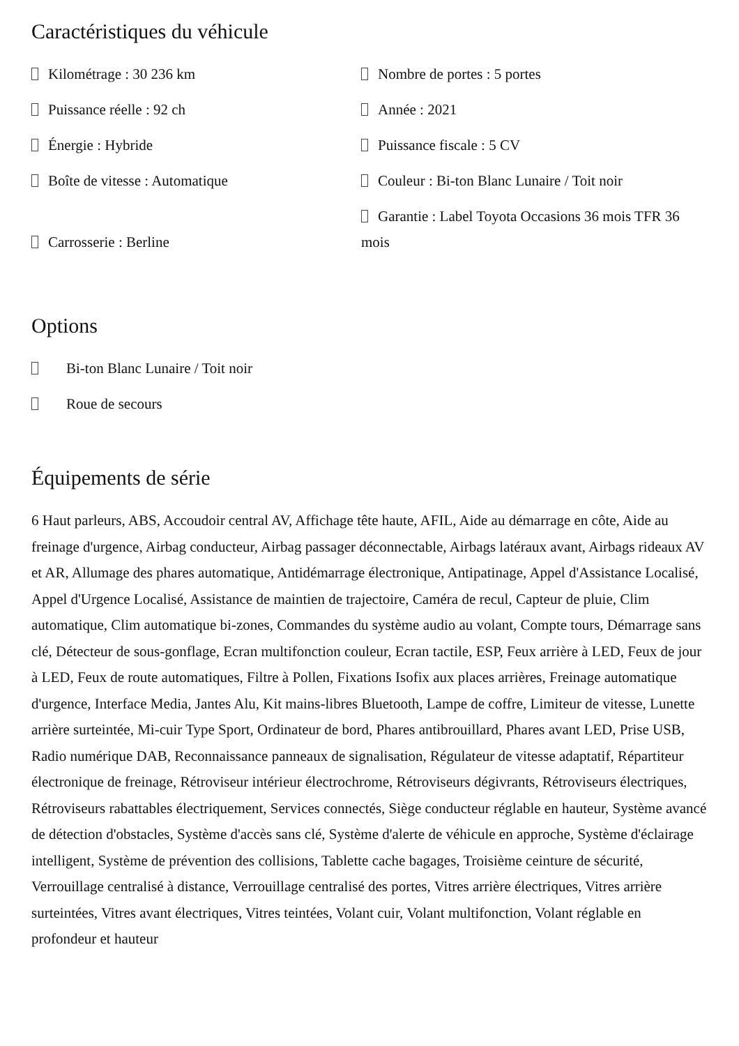Caractéristiques du véhicule
Kilométrage : 30 236 km
Nombre de portes : 5 portes
Puissance réelle : 92 ch
Année : 2021
Énergie : Hybride
Puissance fiscale : 5 CV
Boîte de vitesse : Automatique
Couleur : Bi-ton Blanc Lunaire / Toit noir
Carrosserie : Berline
Garantie : Label Toyota Occasions 36 mois TFR 36 mois
Options
Bi-ton Blanc Lunaire / Toit noir
Roue de secours
Équipements de série
6 Haut parleurs, ABS, Accoudoir central AV, Affichage tête haute, AFIL, Aide au démarrage en côte, Aide au freinage d'urgence, Airbag conducteur, Airbag passager déconnectable, Airbags latéraux avant, Airbags rideaux AV et AR, Allumage des phares automatique, Antidémarrage électronique, Antipatinage, Appel d'Assistance Localisé, Appel d'Urgence Localisé, Assistance de maintien de trajectoire, Caméra de recul, Capteur de pluie, Clim automatique, Clim automatique bi-zones, Commandes du système audio au volant, Compte tours, Démarrage sans clé, Détecteur de sous-gonflage, Ecran multifonction couleur, Ecran tactile, ESP, Feux arrière à LED, Feux de jour à LED, Feux de route automatiques, Filtre à Pollen, Fixations Isofix aux places arrières, Freinage automatique d'urgence, Interface Media, Jantes Alu, Kit mains-libres Bluetooth, Lampe de coffre, Limiteur de vitesse, Lunette arrière surteintée, Mi-cuir Type Sport, Ordinateur de bord, Phares antibrouillard, Phares avant LED, Prise USB, Radio numérique DAB, Reconnaissance panneaux de signalisation, Régulateur de vitesse adaptatif, Répartiteur électronique de freinage, Rétroviseur intérieur électrochrome, Rétroviseurs dégivrants, Rétroviseurs électriques, Rétroviseurs rabattables électriquement, Services connectés, Siège conducteur réglable en hauteur, Système avancé de détection d'obstacles, Système d'accès sans clé, Système d'alerte de véhicule en approche, Système d'éclairage intelligent, Système de prévention des collisions, Tablette cache bagages, Troisième ceinture de sécurité, Verrouillage centralisé à distance, Verrouillage centralisé des portes, Vitres arrière électriques, Vitres arrière surteintées, Vitres avant électriques, Vitres teintées, Volant cuir, Volant multifonction, Volant réglable en profondeur et hauteur